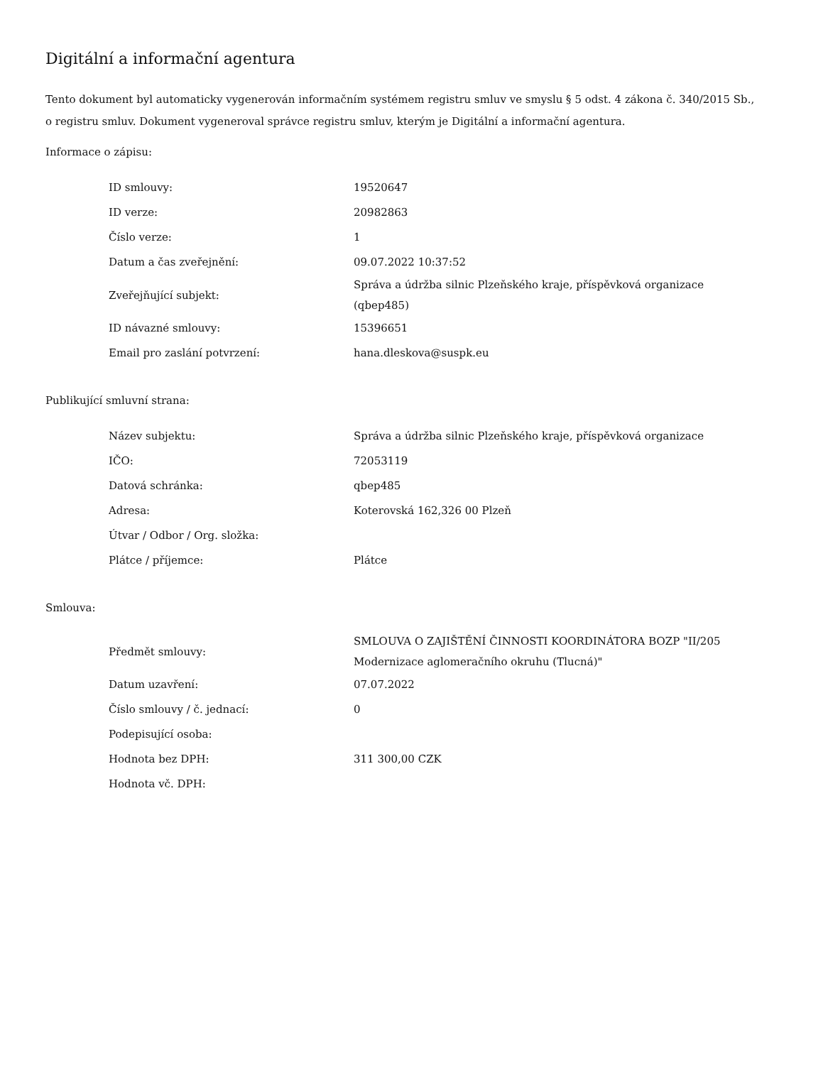Digitální a informační agentura
Tento dokument byl automaticky vygenerován informačním systémem registru smluv ve smyslu § 5 odst. 4 zákona č. 340/2015 Sb., o registru smluv. Dokument vygeneroval správce registru smluv, kterým je Digitální a informační agentura.
Informace o zápisu:
| ID smlouvy: | 19520647 |
| ID verze: | 20982863 |
| Číslo verze: | 1 |
| Datum a čas zveřejnění: | 09.07.2022 10:37:52 |
| Zveřejňující subjekt: | Správa a údržba silnic Plzeňského kraje, příspěvková organizace (qbep485) |
| ID návazné smlouvy: | 15396651 |
| Email pro zaslání potvrzení: | hana.dleskova@suspk.eu |
Publikující smluvní strana:
| Název subjektu: | Správa a údržba silnic Plzeňského kraje, příspěvková organizace |
| IČO: | 72053119 |
| Datová schránka: | qbep485 |
| Adresa: | Koterovská 162,326 00 Plzeň |
| Útvar / Odbor / Org. složka: | |
| Plátce / příjemce: | Plátce |
Smlouva:
| Předmět smlouvy: | SMLOUVA O ZAJIŠTĚNÍ ČINNOSTI KOORDINÁTORA BOZP "II/205 Modernizace aglomeračního okruhu (Tlucná)" |
| Datum uzavření: | 07.07.2022 |
| Číslo smlouvy / č. jednací: | 0 |
| Podepisující osoba: | |
| Hodnota bez DPH: | 311 300,00 CZK |
| Hodnota vč. DPH: | |